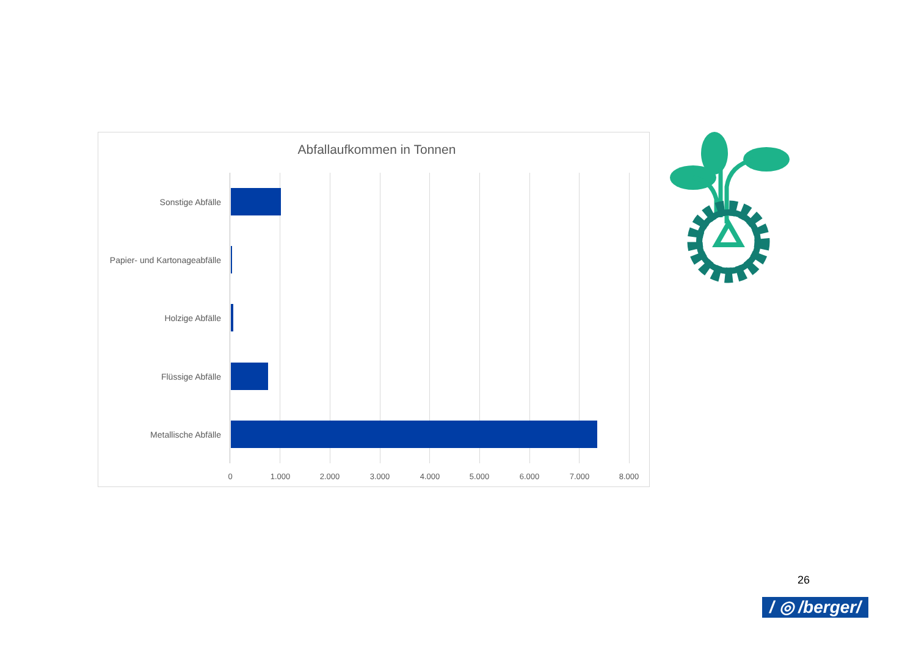Abfallaufkommen in Tonnen
Sonstige Abfälle
Papier- und Kartonageabfälle
Holzige Abfälle
Flüssige Abfälle
Metallische Abfälle
0 1.000 2.000 3.000 4.000 5.000 6.000 7.000 8.000
26
/ ◎ /berger/